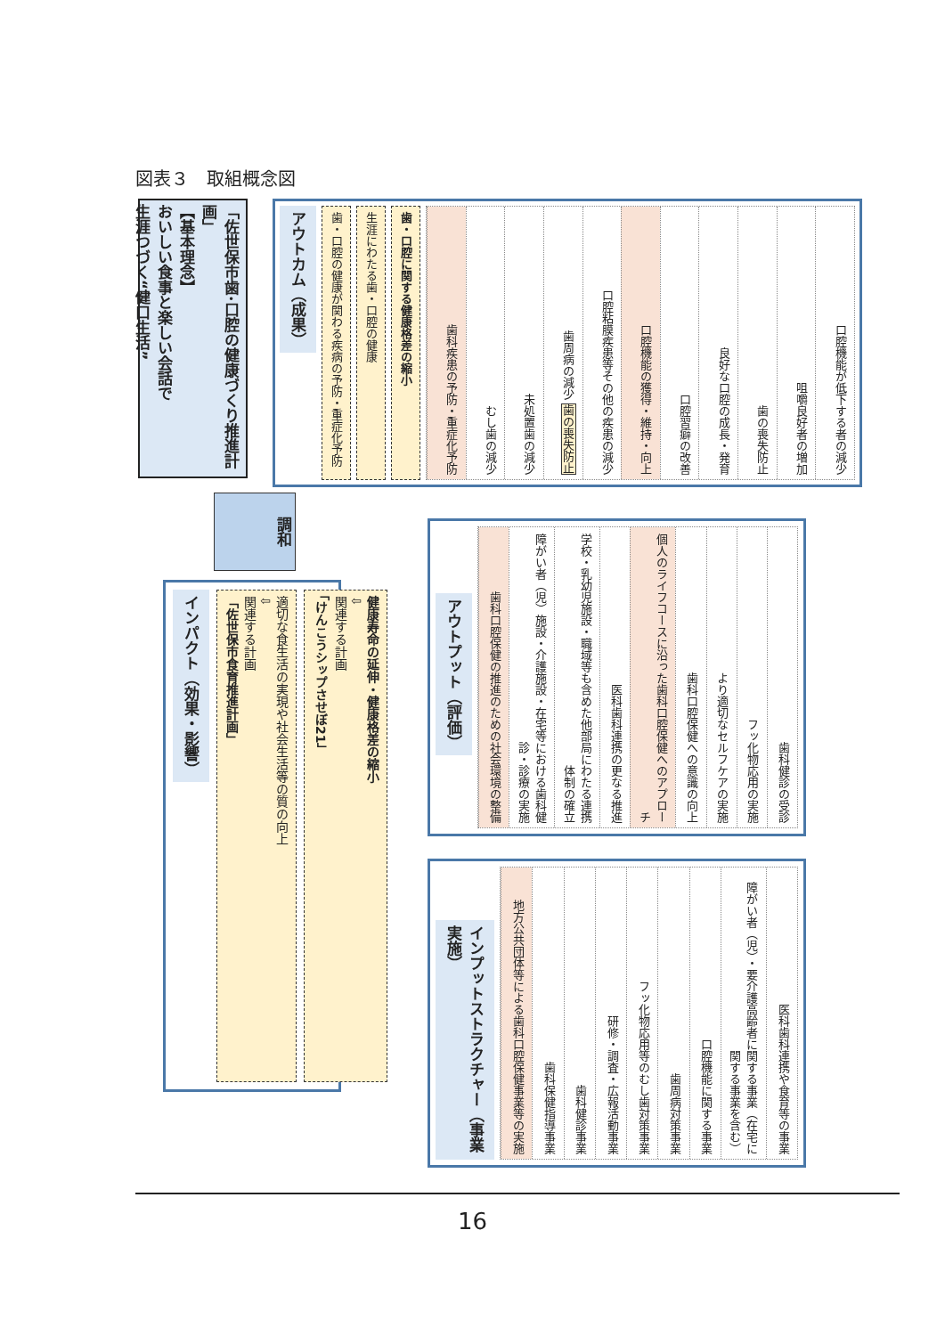図表３　取組概念図
「佐世保市歯･口腔の健康づくり推進計画」
【基本理念】
おいしい食事と楽しい会話で
生涯つづく“健口生活”
アウトカム（成果）
歯・口腔の健康が関わる疾病の予防・重症化予防
生涯にわたる歯・口腔の健康
歯・口腔に関する健康格差の縮小
歯科疾患の予防・重症化予防
むし歯の減少
未処置歯の減少
歯周病の減少 歯の喪失防止
口腔粘膜疾患等その他の疾患の減少
口腔機能の獲得・維持・向上
口腔習癖の改善
良好な口腔の成長・発育
歯の喪失防止
咀嚼良好者の増加
口腔機能が低下する者の減少
調和
インパクト（効果・影響）
適切な食生活の実現や社会生活等の質の向上
⇩
関連する計画
「佐世保市食育推進計画」
健康寿命の延伸・健康格差の縮小
⇩
関連する計画
「けんこうシップさせぼ21」
アウトプット（評価）
歯科口腔保健の推進のための社会環境の整備
障がい者（児）施設・介護施設・在宅等における歯科健診・診療の実施
学校・乳幼児施設・職域等も含めた他部局にわたる連携体制の確立
医科歯科連携の更なる推進
個人のライフコースに沿った歯科口腔保健へのアプローチ
歯科口腔保健への意識の向上
より適切なセルフケアの実施
フッ化物応用の実施
歯科健診の受診
インプットストラクチャー（事業実施）
地方公共団体等による歯科口腔保健事業等の実施
歯科保健指導事業
歯科健診事業
研修・調査・広報活動事業
フッ化物応用等のむし歯対策事業
歯周病対策事業
口腔機能に関する事業
障がい者（児）・要介護高齢者に関する事業（在宅に関する事業を含む）
医科歯科連携や食育等の事業
16